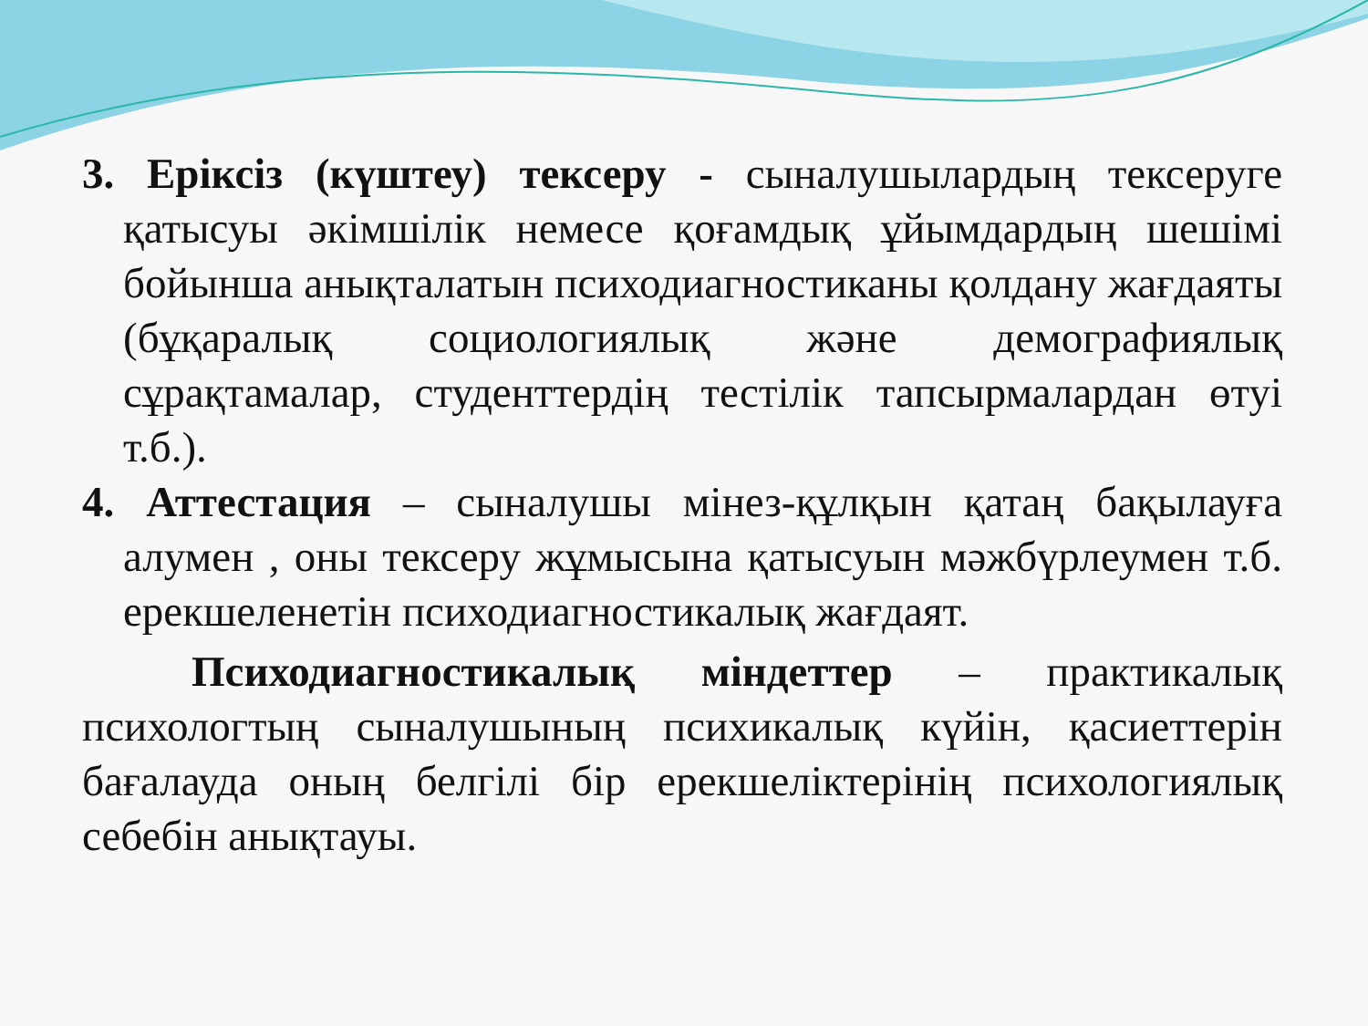3. Еріксіз (күштеу) тексеру - сыналушылардың тексеруге қатысуы әкімшілік немесе қоғамдық ұйымдардың шешімі бойынша анықталатын психодиагностиканы қолдану жағдаяты (бұқаралық социологиялық және демографиялық сұрақтамалар, студенттердің тестілік тапсырмалардан өтуі т.б.).
4. Аттестация – сыналушы мінез-құлқын қатаң бақылауға алумен , оны тексеру жұмысына қатысуын мәжбүрлеумен т.б. ерекшеленетін психодиагностикалық жағдаят.
Психодиагностикалық міндеттер – практикалық психологтың сыналушының психикалық күйін, қасиеттерін бағалауда оның белгілі бір ерекшеліктерінің психологиялық себебін анықтауы.